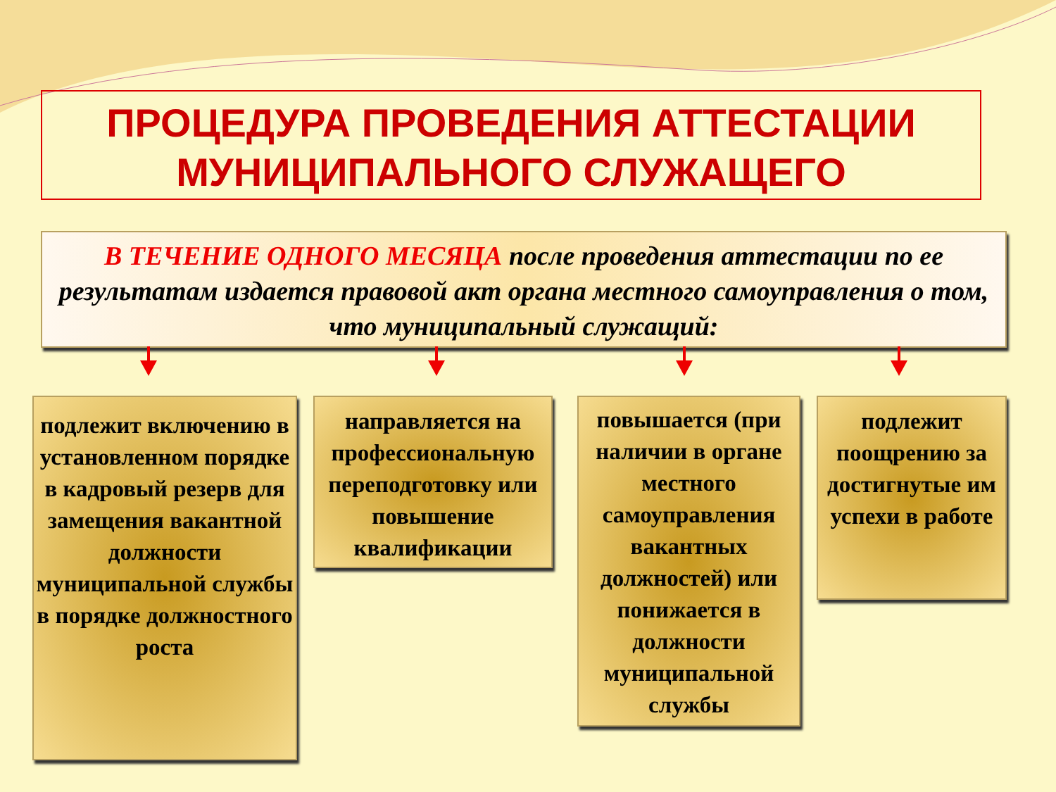ПРОЦЕДУРА ПРОВЕДЕНИЯ АТТЕСТАЦИИ
МУНИЦИПАЛЬНОГО СЛУЖАЩЕГО
В ТЕЧЕНИЕ ОДНОГО МЕСЯЦА после проведения аттестации по ее результатам издается правовой акт органа местного самоуправления о том, что муниципальный служащий:
подлежит включению в установленном порядке в кадровый резерв для замещения вакантной должности муниципальной службы в порядке должностного роста
направляется на профессиональную переподготовку или повышение квалификации
повышается (при наличии в органе местного самоуправления вакантных должностей) или понижается в должности муниципальной службы
подлежит поощрению за достигнутые им успехи в работе